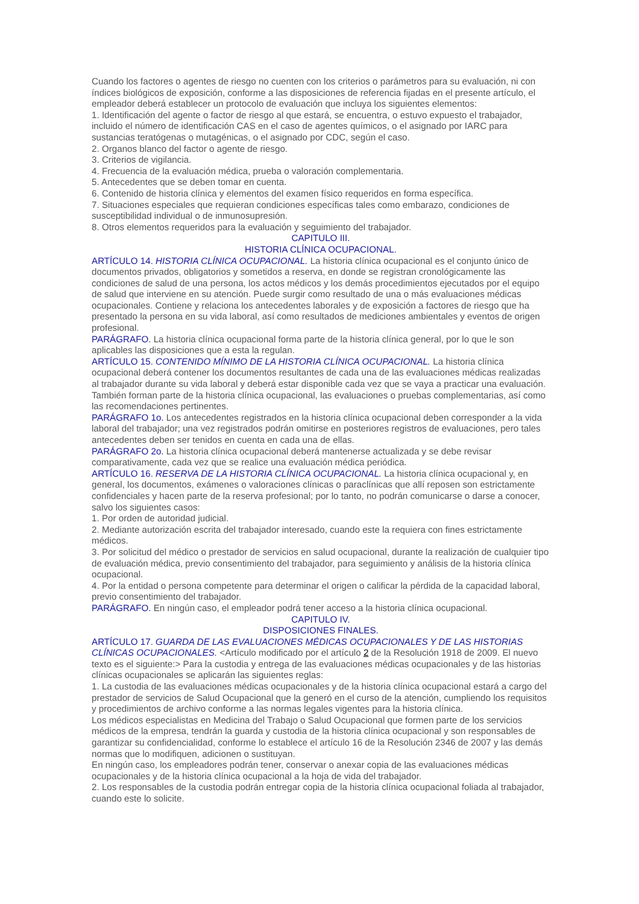Cuando los factores o agentes de riesgo no cuenten con los criterios o parámetros para su evaluación, ni con índices biológicos de exposición, conforme a las disposiciones de referencia fijadas en el presente artículo, el empleador deberá establecer un protocolo de evaluación que incluya los siguientes elementos:
1. Identificación del agente o factor de riesgo al que estará, se encuentra, o estuvo expuesto el trabajador, incluido el número de identificación CAS en el caso de agentes químicos, o el asignado por IARC para sustancias teratógenas o mutagénicas, o el asignado por CDC, según el caso.
2. Organos blanco del factor o agente de riesgo.
3. Criterios de vigilancia.
4. Frecuencia de la evaluación médica, prueba o valoración complementaria.
5. Antecedentes que se deben tomar en cuenta.
6. Contenido de historia clínica y elementos del examen físico requeridos en forma específica.
7. Situaciones especiales que requieran condiciones específicas tales como embarazo, condiciones de susceptibilidad individual o de inmunosupresión.
8. Otros elementos requeridos para la evaluación y seguimiento del trabajador.
CAPITULO III.
HISTORIA CLÍNICA OCUPACIONAL.
ARTÍCULO 14. HISTORIA CLÍNICA OCUPACIONAL. La historia clínica ocupacional es el conjunto único de documentos privados, obligatorios y sometidos a reserva, en donde se registran cronológicamente las condiciones de salud de una persona, los actos médicos y los demás procedimientos ejecutados por el equipo de salud que interviene en su atención. Puede surgir como resultado de una o más evaluaciones médicas ocupacionales. Contiene y relaciona los antecedentes laborales y de exposición a factores de riesgo que ha presentado la persona en su vida laboral, así como resultados de mediciones ambientales y eventos de origen profesional.
PARÁGRAFO. La historia clínica ocupacional forma parte de la historia clínica general, por lo que le son aplicables las disposiciones que a esta la regulan.
ARTÍCULO 15. CONTENIDO MÍNIMO DE LA HISTORIA CLÍNICA OCUPACIONAL. La historia clínica ocupacional deberá contener los documentos resultantes de cada una de las evaluaciones médicas realizadas al trabajador durante su vida laboral y deberá estar disponible cada vez que se vaya a practicar una evaluación.
También forman parte de la historia clínica ocupacional, las evaluaciones o pruebas complementarias, así como las recomendaciones pertinentes.
PARÁGRAFO 1o. Los antecedentes registrados en la historia clínica ocupacional deben corresponder a la vida laboral del trabajador; una vez registrados podrán omitirse en posteriores registros de evaluaciones, pero tales antecedentes deben ser tenidos en cuenta en cada una de ellas.
PARÁGRAFO 2o. La historia clínica ocupacional deberá mantenerse actualizada y se debe revisar comparativamente, cada vez que se realice una evaluación médica periódica.
ARTÍCULO 16. RESERVA DE LA HISTORIA CLÍNICA OCUPACIONAL. La historia clínica ocupacional y, en general, los documentos, exámenes o valoraciones clínicas o paraclínicas que allí reposen son estrictamente confidenciales y hacen parte de la reserva profesional; por lo tanto, no podrán comunicarse o darse a conocer, salvo los siguientes casos:
1. Por orden de autoridad judicial.
2. Mediante autorización escrita del trabajador interesado, cuando este la requiera con fines estrictamente médicos.
3. Por solicitud del médico o prestador de servicios en salud ocupacional, durante la realización de cualquier tipo de evaluación médica, previo consentimiento del trabajador, para seguimiento y análisis de la historia clínica ocupacional.
4. Por la entidad o persona competente para determinar el origen o calificar la pérdida de la capacidad laboral, previo consentimiento del trabajador.
PARÁGRAFO. En ningún caso, el empleador podrá tener acceso a la historia clínica ocupacional.
CAPITULO IV.
DISPOSICIONES FINALES.
ARTÍCULO 17. GUARDA DE LAS EVALUACIONES MÉDICAS OCUPACIONALES Y DE LAS HISTORIAS CLÍNICAS OCUPACIONALES. <Artículo modificado por el artículo 2 de la Resolución 1918 de 2009. El nuevo texto es el siguiente:> Para la custodia y entrega de las evaluaciones médicas ocupacionales y de las historias clínicas ocupacionales se aplicarán las siguientes reglas:
1. La custodia de las evaluaciones médicas ocupacionales y de la historia clínica ocupacional estará a cargo del prestador de servicios de Salud Ocupacional que la generó en el curso de la atención, cumpliendo los requisitos y procedimientos de archivo conforme a las normas legales vigentes para la historia clínica.
Los médicos especialistas en Medicina del Trabajo o Salud Ocupacional que formen parte de los servicios médicos de la empresa, tendrán la guarda y custodia de la historia clínica ocupacional y son responsables de garantizar su confidencialidad, conforme lo establece el artículo 16 de la Resolución 2346 de 2007 y las demás normas que lo modifiquen, adicionen o sustituyan.
En ningún caso, los empleadores podrán tener, conservar o anexar copia de las evaluaciones médicas ocupacionales y de la historia clínica ocupacional a la hoja de vida del trabajador.
2. Los responsables de la custodia podrán entregar copia de la historia clínica ocupacional foliada al trabajador, cuando este lo solicite.